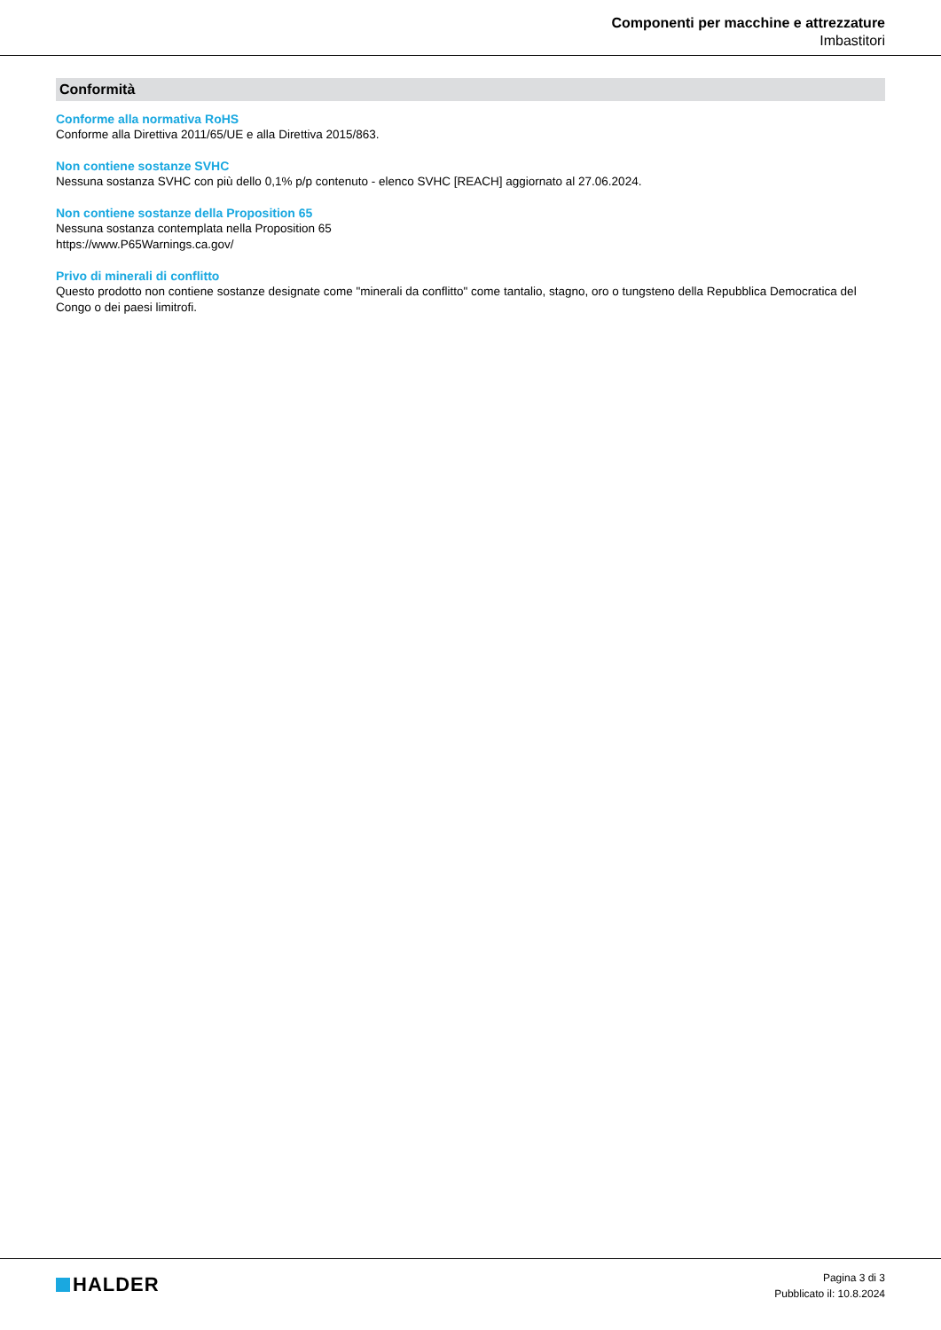Componenti per macchine e attrezzature
Imbastitori
Conformità
Conforme alla normativa RoHS
Conforme alla Direttiva 2011/65/UE e alla Direttiva 2015/863.
Non contiene sostanze SVHC
Nessuna sostanza SVHC con più dello 0,1% p/p contenuto - elenco SVHC [REACH] aggiornato al 27.06.2024.
Non contiene sostanze della Proposition 65
Nessuna sostanza contemplata nella Proposition 65
https://www.P65Warnings.ca.gov/
Privo di minerali di conflitto
Questo prodotto non contiene sostanze designate come "minerali da conflitto" come tantalio, stagno, oro o tungsteno della Repubblica Democratica del Congo o dei paesi limitrofi.
HALDER
Pagina 3 di 3
Pubblicato il: 10.8.2024